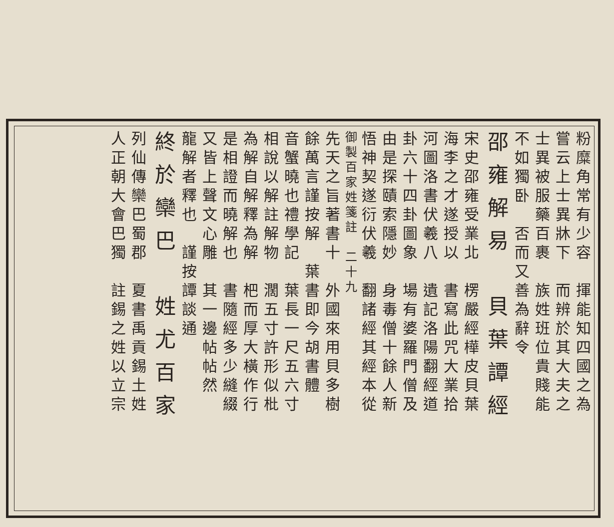粉糜角常有少容　揮能知四國之為
嘗云上士異牀下　而辨於其大夫之
士異被服藥百裹　族姓班位貴賤能
不如獨卧　否而又善為辭令
邵雍解易　貝葉譚經
宋史邵雍受業北　楞嚴經樺皮貝葉
海李之才遂授以　書寫此咒大業拾
河圖洛書伏羲八　遺記洛陽翻經道
卦六十四卦圖象　場有婆羅門僧及
由是探賾索隱妙　身毒僧十餘人新
悟神契遂衍伏羲　翻諸經其經本從
御製百家姓箋註　二十九
先天之旨著書十　外國來用貝多樹
餘萬言謹按解　葉書即今胡書體
音蟹曉也禮學記　葉長一尺五六寸
相說以解註解物　濶五寸許形似枇
為解自解釋為解　杷而厚大橫作行
是相證而曉解也　書隨經多少縫綴
又皆上聲文心雕　其一邊帖帖然
龍解者釋也　謹按譚談通
終於欒巴　姓尤百家
列仙傳欒巴蜀郡　夏書禹貢錫土姓
人正朝大會巴獨　註錫之姓以立宗